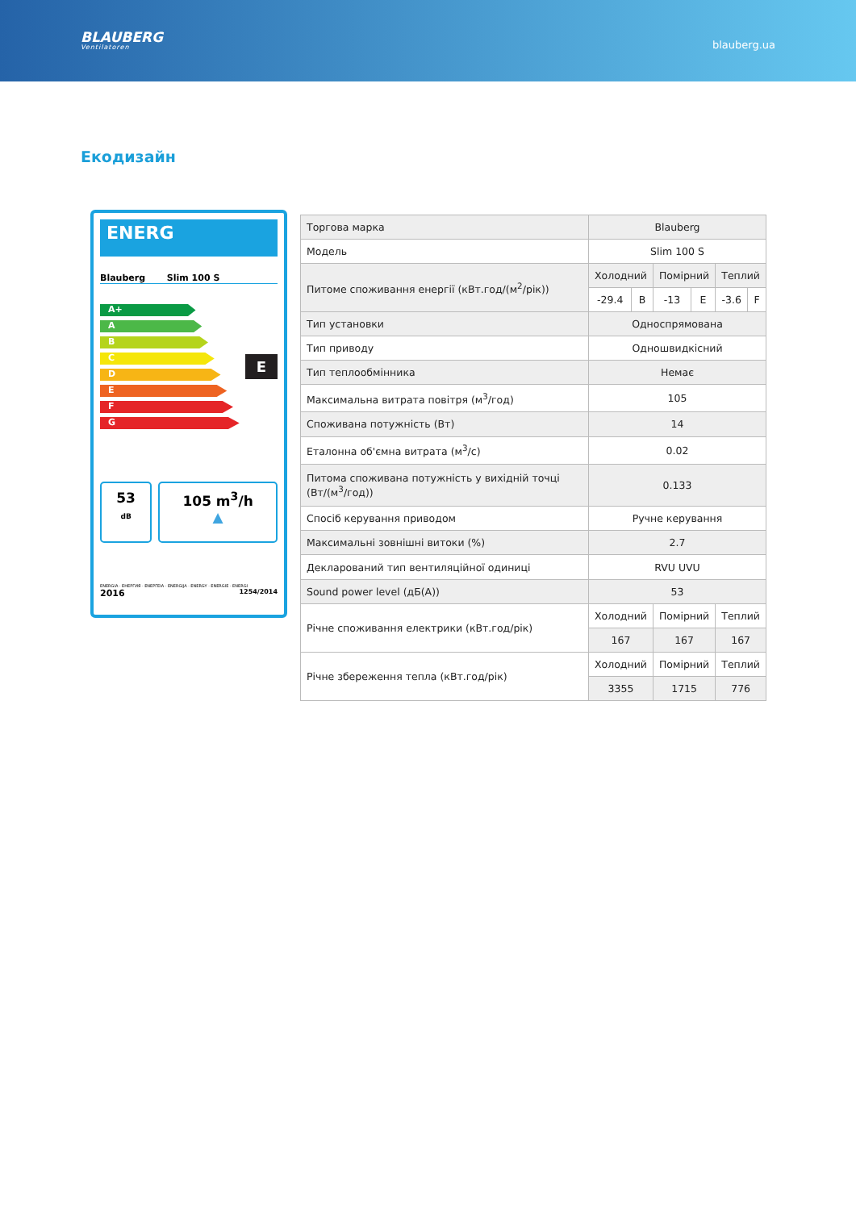BLAUBERG
Ventilatoren
blauberg.ua
Екодизайн
ENERG
Blauberg Slim 100 S
A+
A
B
C
D
E
F
G
E
53
dB
105 m<sup>3</sup>/h
▲
ENERGIA · ЕНЕРГИЯ · ΕΝΕΡΓΕΙΑ · ENERGIJA · ENERGY · ENERGIE · ENERGI
2016 1254/2014
| Торгова марка | Blauberg | | | | | |
| Модель | Slim 100 S | | | | | |
| Питоме споживання енергії (кВт.год/(м<sup>2</sup>/рік)) | Холодний | | Помірний | | Теплий | |
| | -29.4 | B | -13 | E | -3.6 | F |
| Тип установки | Односпрямована | | | | | |
| Тип приводу | Одношвидкісний | | | | | |
| Тип теплообмінника | Немає | | | | | |
| Максимальна витрата повітря (м<sup>3</sup>/год) | 105 | | | | | |
| Споживана потужність (Вт) | 14 | | | | | |
| Еталонна об'ємна витрата (м<sup>3</sup>/с) | 0.02 | | | | | |
| Питома споживана потужність у вихідній точці (Вт/(м<sup>3</sup>/год)) | 0.133 | | | | | |
| Спосіб керування приводом | Ручне керування | | | | | |
| Максимальні зовнішні витоки (%) | 2.7 | | | | | |
| Декларований тип вентиляційної одиниці | RVU UVU | | | | | |
| Sound power level (дБ(А)) | 53 | | | | | |
| Річне споживання електрики (кВт.год/рік) | Холодний | | Помірний | | Теплий | |
| | 167 | | 167 | | 167 | |
| Річне збереження тепла (кВт.год/рік) | Холодний | | Помірний | | Теплий | |
| | 3355 | | 1715 | | 776 | |